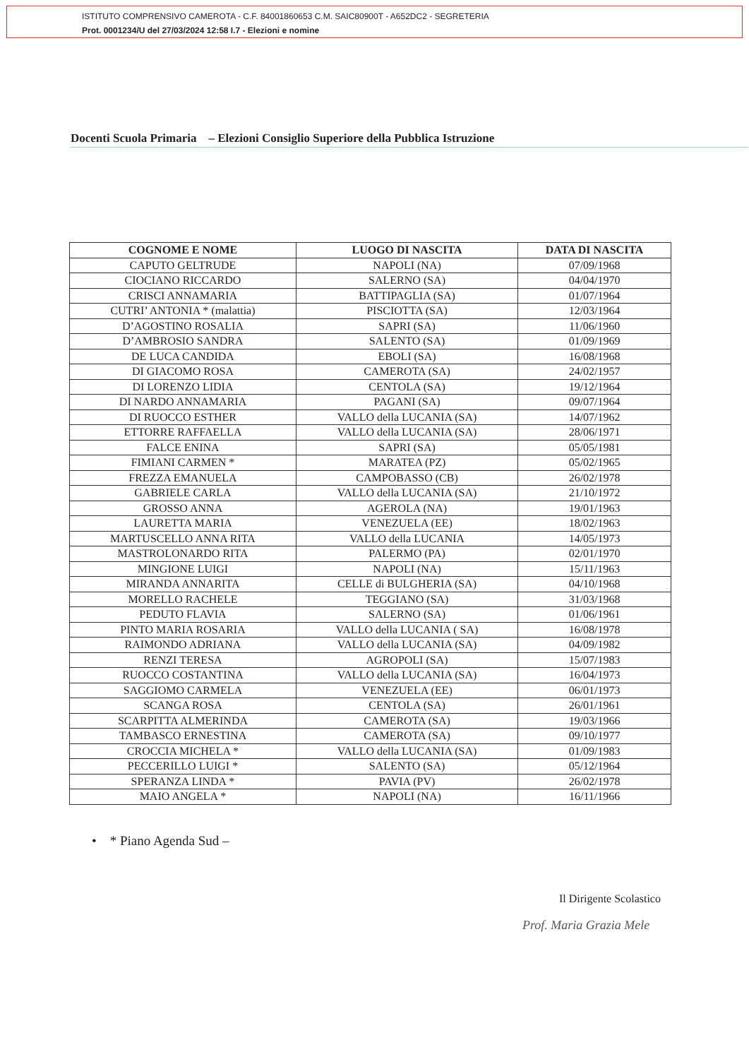ISTITUTO COMPRENSIVO CAMEROTA - C.F. 84001860653 C.M. SAIC80900T - A652DC2 - SEGRETERIA
Prot. 0001234/U del 27/03/2024 12:58 I.7 - Elezioni e nomine
Docenti Scuola Primaria – Elezioni Consiglio Superiore della Pubblica Istruzione
| COGNOME E NOME | LUOGO DI NASCITA | DATA DI NASCITA |
| --- | --- | --- |
| CAPUTO GELTRUDE | NAPOLI (NA) | 07/09/1968 |
| CIOCIANO RICCARDO | SALERNO (SA) | 04/04/1970 |
| CRISCI ANNAMARIA | BATTIPAGLIA (SA) | 01/07/1964 |
| CUTRI’ ANTONIA * (malattia) | PISCIOTTA (SA) | 12/03/1964 |
| D’AGOSTINO ROSALIA | SAPRI (SA) | 11/06/1960 |
| D’AMBROSIO SANDRA | SALENTO (SA) | 01/09/1969 |
| DE LUCA CANDIDA | EBOLI (SA) | 16/08/1968 |
| DI GIACOMO ROSA | CAMEROTA (SA) | 24/02/1957 |
| DI LORENZO LIDIA | CENTOLA (SA) | 19/12/1964 |
| DI NARDO ANNAMARIA | PAGANI (SA) | 09/07/1964 |
| DI RUOCCO ESTHER | VALLO della LUCANIA (SA) | 14/07/1962 |
| ETTORRE RAFFAELLA | VALLO della LUCANIA (SA) | 28/06/1971 |
| FALCE ENINA | SAPRI (SA) | 05/05/1981 |
| FIMIANI CARMEN * | MARATEA (PZ) | 05/02/1965 |
| FREZZA EMANUELA | CAMPOBASSO (CB) | 26/02/1978 |
| GABRIELE CARLA | VALLO della LUCANIA (SA) | 21/10/1972 |
| GROSSO ANNA | AGEROLA (NA) | 19/01/1963 |
| LAURETTA MARIA | VENEZUELA (EE) | 18/02/1963 |
| MARTUSCELLO ANNA RITA | VALLO della LUCANIA | 14/05/1973 |
| MASTROLONARDO RITA | PALERMO (PA) | 02/01/1970 |
| MINGIONE LUIGI | NAPOLI (NA) | 15/11/1963 |
| MIRANDA ANNARITA | CELLE di BULGHERIA (SA) | 04/10/1968 |
| MORELLO RACHELE | TEGGIANO (SA) | 31/03/1968 |
| PEDUTO FLAVIA | SALERNO (SA) | 01/06/1961 |
| PINTO MARIA ROSARIA | VALLO della LUCANIA ( SA) | 16/08/1978 |
| RAIMONDO ADRIANA | VALLO della LUCANIA (SA) | 04/09/1982 |
| RENZI TERESA | AGROPOLI (SA) | 15/07/1983 |
| RUOCCO COSTANTINA | VALLO della LUCANIA (SA) | 16/04/1973 |
| SAGGIOMO CARMELA | VENEZUELA (EE) | 06/01/1973 |
| SCANGA ROSA | CENTOLA (SA) | 26/01/1961 |
| SCARPITTA ALMERINDA | CAMEROTA (SA) | 19/03/1966 |
| TAMBASCO ERNESTINA | CAMEROTA (SA) | 09/10/1977 |
| CROCCIA MICHELA * | VALLO della LUCANIA (SA) | 01/09/1983 |
| PECCERILLO LUIGI * | SALENTO (SA) | 05/12/1964 |
| SPERANZA LINDA * | PAVIA (PV) | 26/02/1978 |
| MAIO ANGELA * | NAPOLI (NA) | 16/11/1966 |
• * Piano Agenda Sud –
Il Dirigente Scolastico
Prof. Maria Grazia Mele